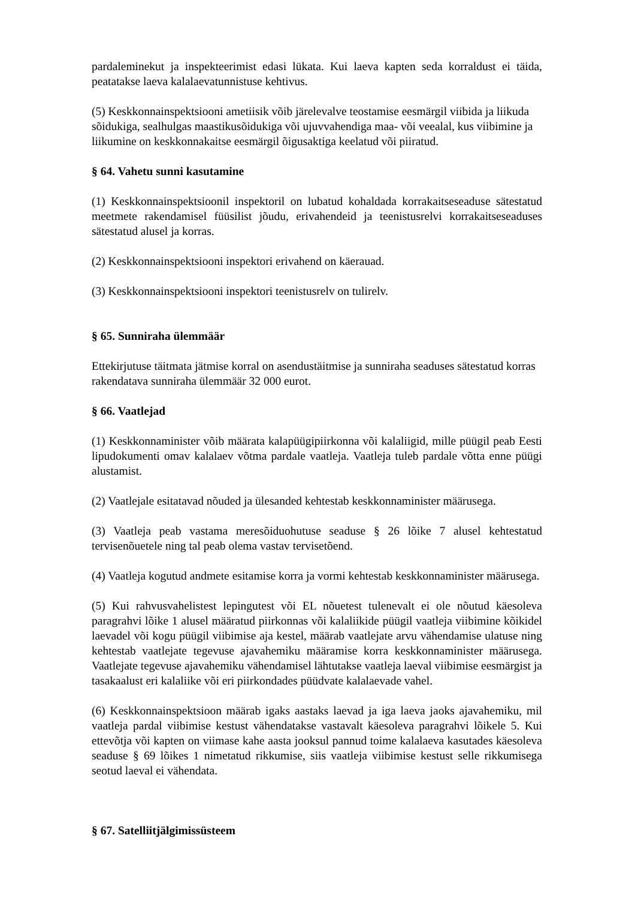pardaleminekut ja inspekteerimist edasi lükata. Kui laeva kapten seda korraldust ei täida, peatatakse laeva kalalaevatunnistuse kehtivus.
(5) Keskkonnainspektsiooni ametiisik võib järelevalve teostamise eesmärgil viibida ja liikuda sõidukiga, sealhulgas maastikusõidukiga või ujuvvahendiga maa- või veealal, kus viibimine ja liikumine on keskkonnakaitse eesmärgil õigusaktiga keelatud või piiratud.
§ 64. Vahetu sunni kasutamine
(1) Keskkonnainspektsioonil inspektoril on lubatud kohaldada korrakaitseseaduse sätestatud meetmete rakendamisel füüsilist jõudu, erivahendeid ja teenistusrelvi korrakaitseseaduses sätestatud alusel ja korras.
(2) Keskkonnainspektsiooni inspektori erivahend on käerauad.
(3) Keskkonnainspektsiooni inspektori teenistusrelv on tulirelv.
§ 65. Sunniraha ülemmäär
Ettekirjutuse täitmata jätmise korral on asendustäitmise ja sunniraha seaduses sätestatud korras rakendatava sunniraha ülemmäär 32 000 eurot.
§ 66. Vaatlejad
(1) Keskkonnaminister võib määrata kalapüügipiirkonna või kalaliigid, mille püügil peab Eesti lipudokumenti omav kalalaev võtma pardale vaatleja. Vaatleja tuleb pardale võtta enne püügi alustamist.
(2) Vaatlejale esitatavad nõuded ja ülesanded kehtestab keskkonnaminister määrusega.
(3) Vaatleja peab vastama meresõiduohutuse seaduse § 26 lõike 7 alusel kehtestatud tervisenõuetele ning tal peab olema vastav tervisetõend.
(4) Vaatleja kogutud andmete esitamise korra ja vormi kehtestab keskkonnaminister määrusega.
(5) Kui rahvusvahelistest lepingutest või EL nõuetest tulenevalt ei ole nõutud käesoleva paragrahvi lõike 1 alusel määratud piirkonnas või kalaliikide püügil vaatleja viibimine kõikidel laevadel või kogu püügil viibimise aja kestel, määrab vaatlejate arvu vähendamise ulatuse ning kehtestab vaatlejate tegevuse ajavahemiku määramise korra keskkonnaminister määrusega. Vaatlejate tegevuse ajavahemiku vähendamisel lähtutakse vaatleja laeval viibimise eesmärgist ja tasakaalust eri kalaliike või eri piirkondades püüdvate kalalaevade vahel.
(6) Keskkonnainspektsioon määrab igaks aastaks laevad ja iga laeva jaoks ajavahemiku, mil vaatleja pardal viibimise kestust vähendatakse vastavalt käesoleva paragrahvi lõikele 5. Kui ettevõtja või kapten on viimase kahe aasta jooksul pannud toime kalalaeva kasutades käesoleva seaduse § 69 lõikes 1 nimetatud rikkumise, siis vaatleja viibimise kestust selle rikkumisega seotud laeval ei vähendata.
§ 67. Satelliitjälgimissüsteem